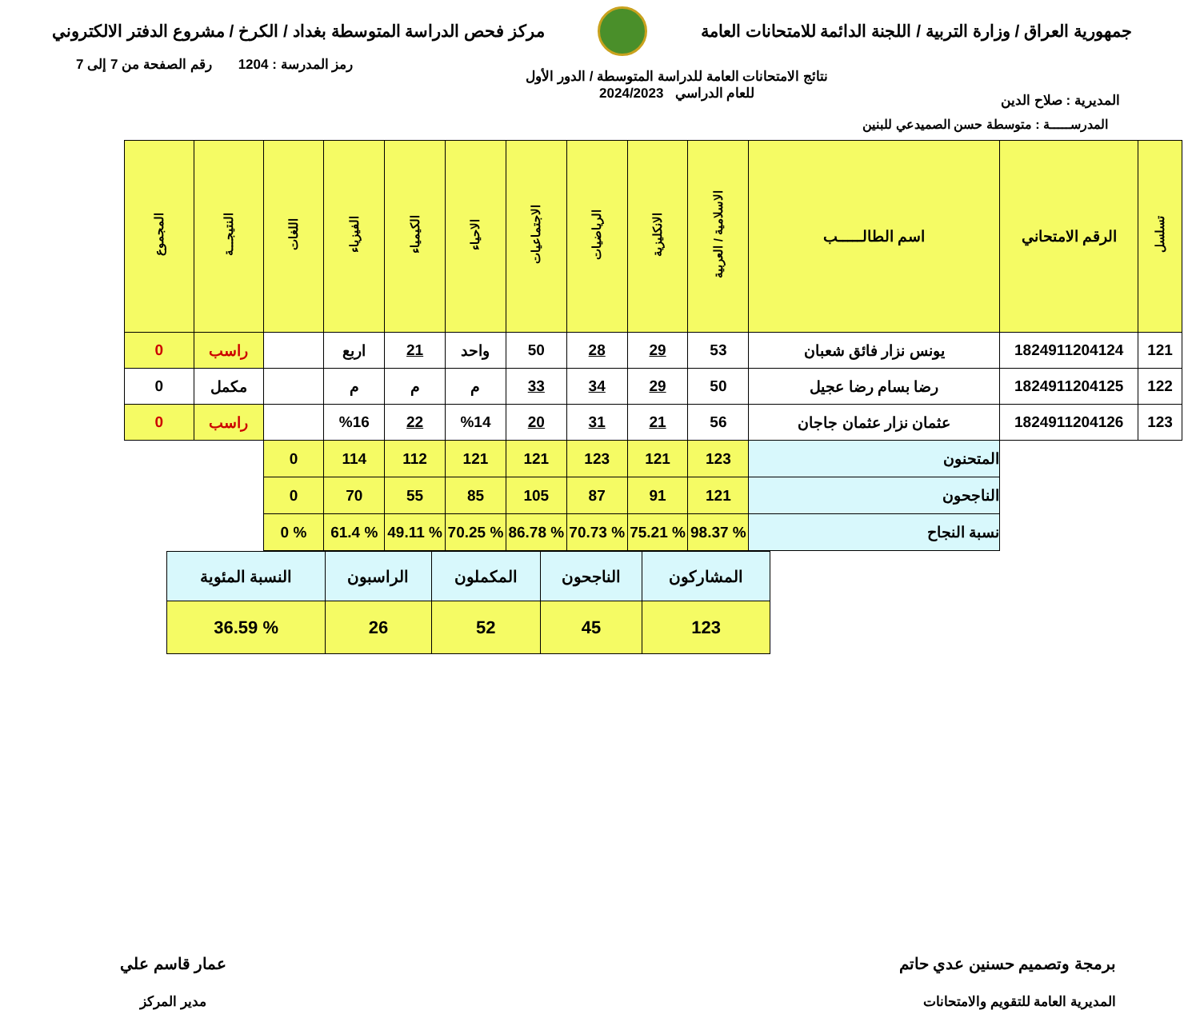جمهورية العراق / وزارة التربية / اللجنة الدائمة للامتحانات العامة
مركز فحص الدراسة المتوسطة بغداد / الكرخ / مشروع الدفتر الالكتروني
المديرية : صلاح الدين
نتائج الامتحانات العامة للدراسة المتوسطة / الدور الأول
للعام الدراسي 2024/2023
رمز المدرسة : 1204 رقم الصفحة من 7 إلى 7
المدرســـــة : متوسطة حسن الصميدعي للبنين
| تسلسل | الرقم الامتحاني | اسم الطالـــــب | الاسلامية / العربية | الانكليزية | الرياضيات | الاجتماعيات | الاحياء | الكيمياء | الفيزياء | اللغات | النتيجـــة | المجموع |
| --- | --- | --- | --- | --- | --- | --- | --- | --- | --- | --- | --- | --- |
| 121 | 1824911204124 | يونس نزار فائق شعبان | 53 | 29 | 28 | 50 | واحد | 21 | اربع | | راسب | 0 |
| 122 | 1824911204125 | رضا بسام رضا عجيل | 50 | 29 | 34 | 33 | م | م | م | | مكمل | 0 |
| 123 | 1824911204126 | عثمان نزار عثمان جاجان | 56 | 21 | 31 | 20 | %14 | 22 | %16 | | راسب | 0 |
| | | المتحنون | 123 | 121 | 123 | 121 | 121 | 112 | 114 | 0 | | |
| | | الناجحون | 121 | 91 | 87 | 105 | 85 | 55 | 70 | 0 | | |
| | | نسبة النجاح | % 98.37 | % 75.21 | % 70.73 | % 86.78 | % 70.25 | % 49.11 | % 61.4 | % 0 | | |
| المشاركون | الناجحون | المكملون | الراسبون | النسبة المئوية |
| 123 | 45 | 52 | 26 | % 36.59 |
برمجة وتصميم حسنين عدي حاتم
المديرية العامة للتقويم والامتحانات
عمار قاسم علي
مدير المركز